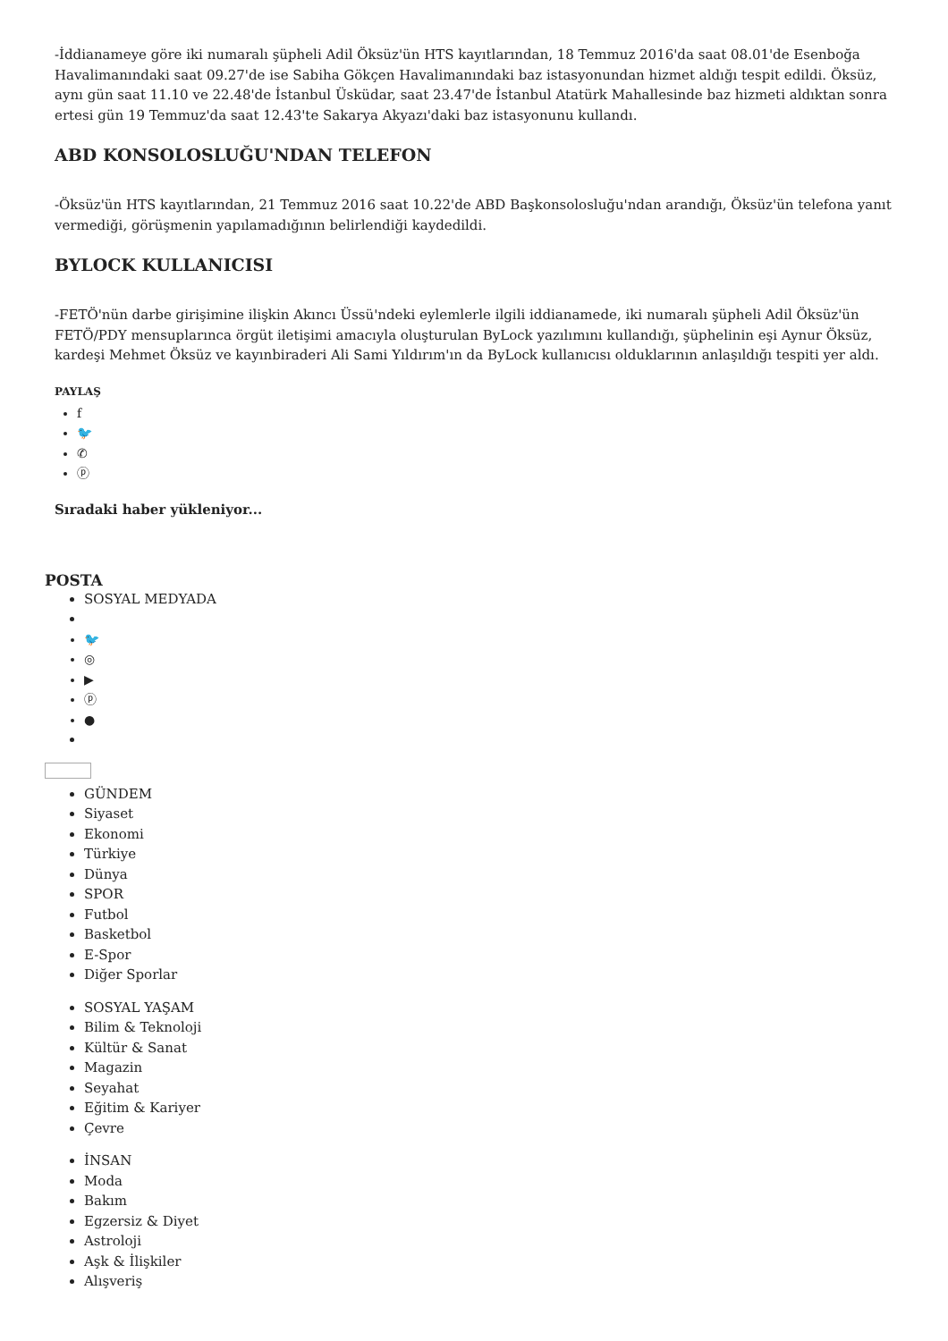-İddianameye göre iki numaralı şüpheli Adil Öksüz'ün HTS kayıtlarından, 18 Temmuz 2016'da saat 08.01'de Esenboğa Havalimanındaki saat 09.27'de ise Sabiha Gökçen Havalimanındaki baz istasyonundan hizmet aldığı tespit edildi. Öksüz, aynı gün saat 11.10 ve 22.48'de İstanbul Üsküdar, saat 23.47'de İstanbul Atatürk Mahallesinde baz hizmeti aldıktan sonra ertesi gün 19 Temmuz'da saat 12.43'te Sakarya Akyazı'daki baz istasyonunu kullandı.
ABD KONSOLOSLUĞU'NDAN TELEFON
-Öksüz'ün HTS kayıtlarından, 21 Temmuz 2016 saat 10.22'de ABD Başkonsolosluğu'ndan arandığı, Öksüz'ün telefona yanıt vermediği, görüşmenin yapılamadığının belirlendiği kaydedildi.
BYLOCK KULLANICISI
-FETÖ'nün darbe girişimine ilişkin Akıncı Üssü'ndeki eylemlerle ilgili iddianamede, iki numaralı şüpheli Adil Öksüz'ün FETÖ/PDY mensuplarınca örgüt iletişimi amacıyla oluşturulan ByLock yazılımını kullandığı, şüphelinin eşi Aynur Öksüz, kardeşi Mehmet Öksüz ve kayınbiraderi Ali Sami Yıldırım'ın da ByLock kullanıcısı olduklarının anlaşıldığı tespiti yer aldı.
PAYLAŞ
f
🐦
✆
ⓟ
Sıradaki haber yükleniyor...
POSTA
SOSYAL MEDYADA
🐦
◎
▶
ⓟ
●
GÜNDEM
Siyaset
Ekonomi
Türkiye
Dünya
SPOR
Futbol
Basketbol
E-Spor
Diğer Sporlar
SOSYAL YAŞAM
Bilim & Teknoloji
Kültür & Sanat
Magazin
Seyahat
Eğitim & Kariyer
Çevre
İNSAN
Moda
Bakım
Egzersiz & Diyet
Astroloji
Aşk & İlişkiler
Alışveriş